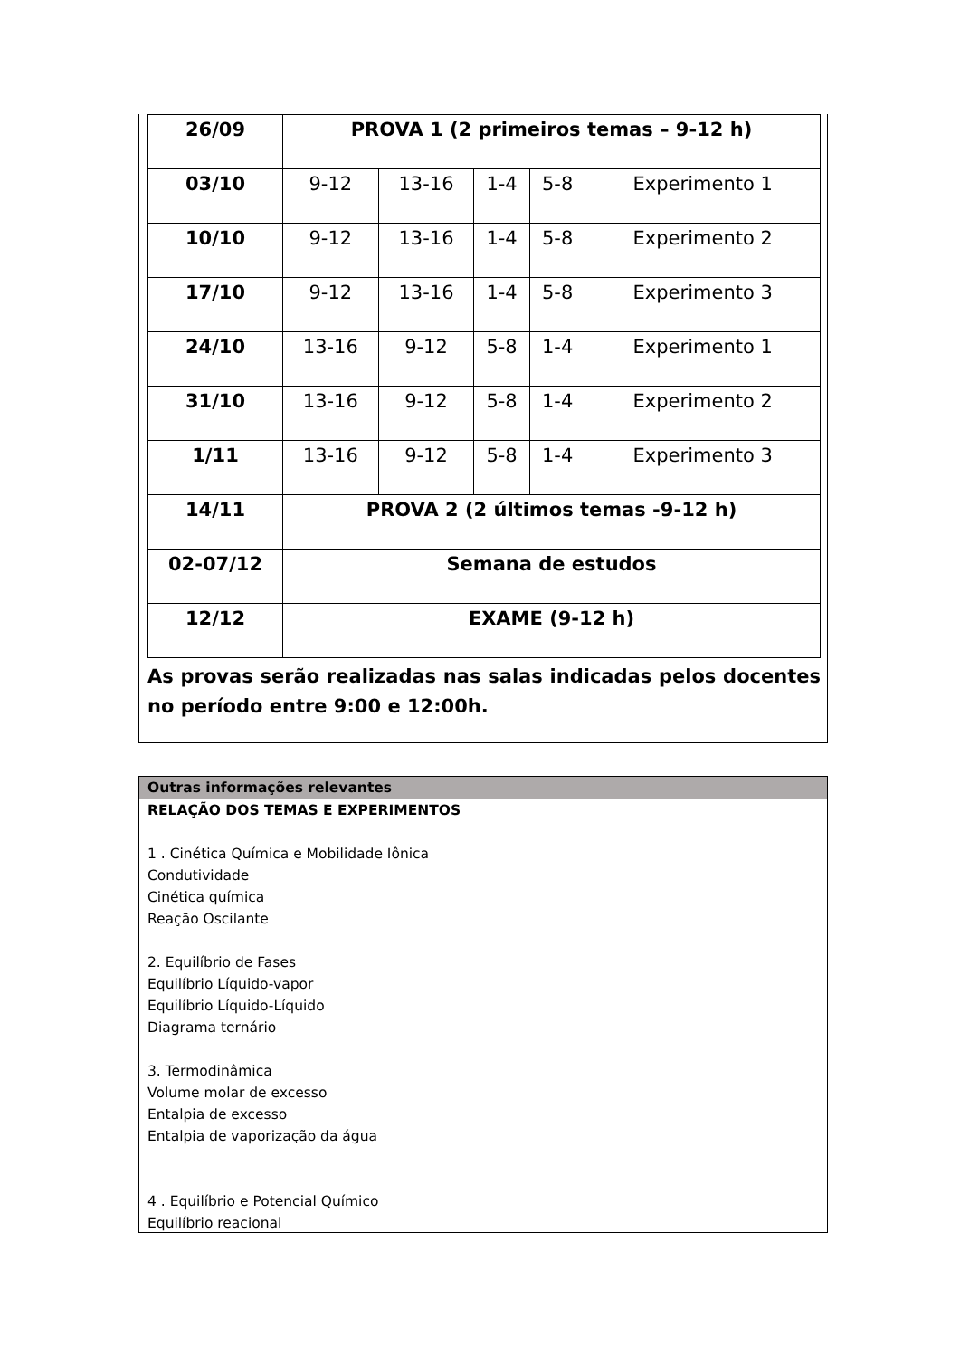| 26/09 | PROVA 1 (2 primeiros temas – 9-12 h) | | | | |
| 03/10 | 9-12 | 13-16 | 1-4 | 5-8 | Experimento 1 |
| 10/10 | 9-12 | 13-16 | 1-4 | 5-8 | Experimento 2 |
| 17/10 | 9-12 | 13-16 | 1-4 | 5-8 | Experimento 3 |
| 24/10 | 13-16 | 9-12 | 5-8 | 1-4 | Experimento 1 |
| 31/10 | 13-16 | 9-12 | 5-8 | 1-4 | Experimento 2 |
| 1/11 | 13-16 | 9-12 | 5-8 | 1-4 | Experimento 3 |
| 14/11 | PROVA 2 (2 últimos temas -9-12 h) | | | | |
| 02-07/12 | Semana de estudos | | | | |
| 12/12 | EXAME (9-12 h) | | | | |
As provas serão realizadas nas salas indicadas pelos docentes no período entre 9:00 e 12:00h.
Outras informações relevantes
RELAÇÃO DOS TEMAS E EXPERIMENTOS
1 . Cinética Química e Mobilidade Iônica
Condutividade
Cinética química
Reação Oscilante
2. Equilíbrio de Fases
Equilíbrio Líquido-vapor
Equilíbrio Líquido-Líquido
Diagrama ternário
3. Termodinâmica
Volume molar de excesso
Entalpia de excesso
Entalpia de vaporização da água
4 . Equilíbrio e Potencial Químico
Equilíbrio reacional